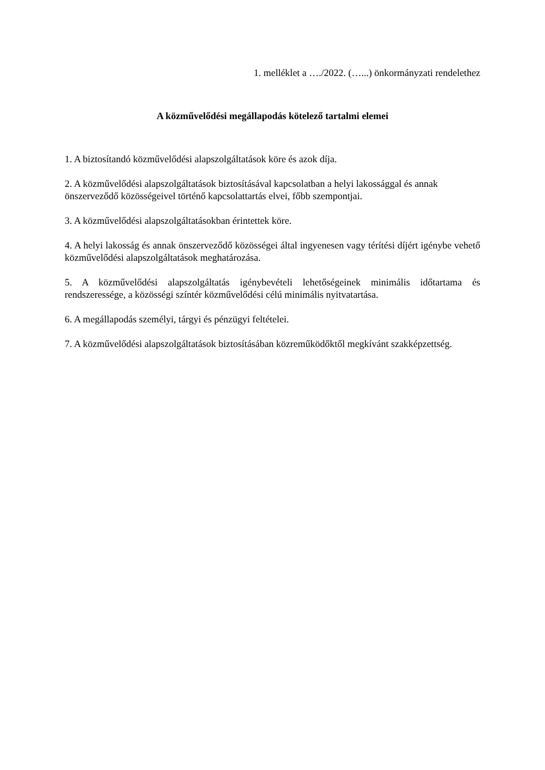1. melléklet a …./2022. (…...) önkormányzati rendelethez
A közművelődési megállapodás kötelező tartalmi elemei
1. A biztosítandó közművelődési alapszolgáltatások köre és azok díja.
2. A közművelődési alapszolgáltatások biztosításával kapcsolatban a helyi lakossággal és annak önszerveződő közösségeivel történő kapcsolattartás elvei, főbb szempontjai.
3. A közművelődési alapszolgáltatásokban érintettek köre.
4. A helyi lakosság és annak önszerveződő közösségei által ingyenesen vagy térítési díjért igénybe vehető közművelődési alapszolgáltatások meghatározása.
5. A közművelődési alapszolgáltatás igénybevételi lehetőségeinek minimális időtartama és rendszeressége, a közösségi színtér közművelődési célú minimális nyitvatartása.
6. A megállapodás személyi, tárgyi és pénzügyi feltételei.
7. A közművelődési alapszolgáltatások biztosításában közreműködőktől megkívánt szakképzettség.